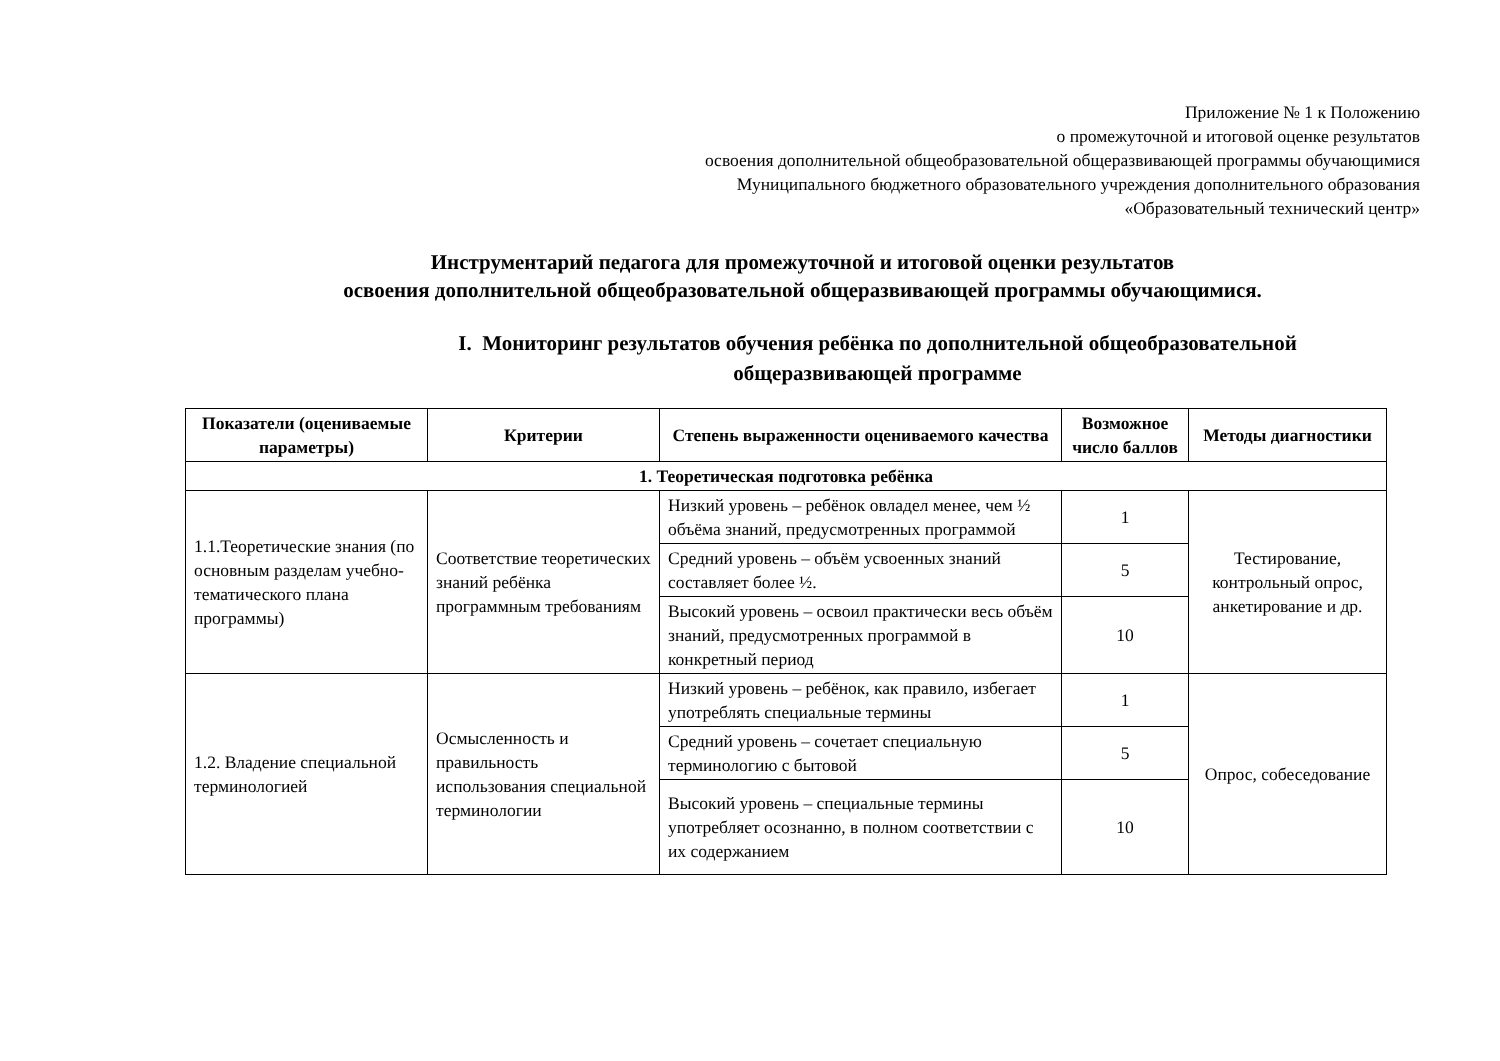Приложение № 1 к Положению
о промежуточной и итоговой оценке результатов
освоения дополнительной общеобразовательной общеразвивающей программы обучающимися
Муниципального бюджетного образовательного учреждения дополнительного образования
«Образовательный технический центр»
Инструментарий педагога для промежуточной и итоговой оценки результатов
освоения дополнительной общеобразовательной общеразвивающей программы обучающимися.
I. Мониторинг результатов обучения ребёнка по дополнительной общеобразовательной
общеразвивающей программе
| Показатели (оцениваемые параметры) | Критерии | Степень выраженности оцениваемого качества | Возможное число баллов | Методы диагностики |
| --- | --- | --- | --- | --- |
| 1. Теоретическая подготовка ребёнка | | | | |
| 1.1.Теоретические знания (по основным разделам учебно-тематического плана программы) | Соответствие теоретических знаний ребёнка программным требованиям | Низкий уровень – ребёнок овладел менее, чем ½ объёма знаний, предусмотренных программой | 1 | Тестирование, контрольный опрос, анкетирование и др. |
| | | Средний уровень – объём усвоенных знаний составляет более ½. | 5 | |
| | | Высокий уровень – освоил практически весь объём знаний, предусмотренных программой в конкретный период | 10 | |
| 1.2. Владение специальной терминологией | Осмысленность и правильность использования специальной терминологии | Низкий уровень – ребёнок, как правило, избегает употреблять специальные термины | 1 | Опрос, собеседование |
| | | Средний уровень – сочетает специальную терминологию с бытовой | 5 | |
| | | Высокий уровень – специальные термины употребляет осознанно, в полном соответствии с их содержанием | 10 | |